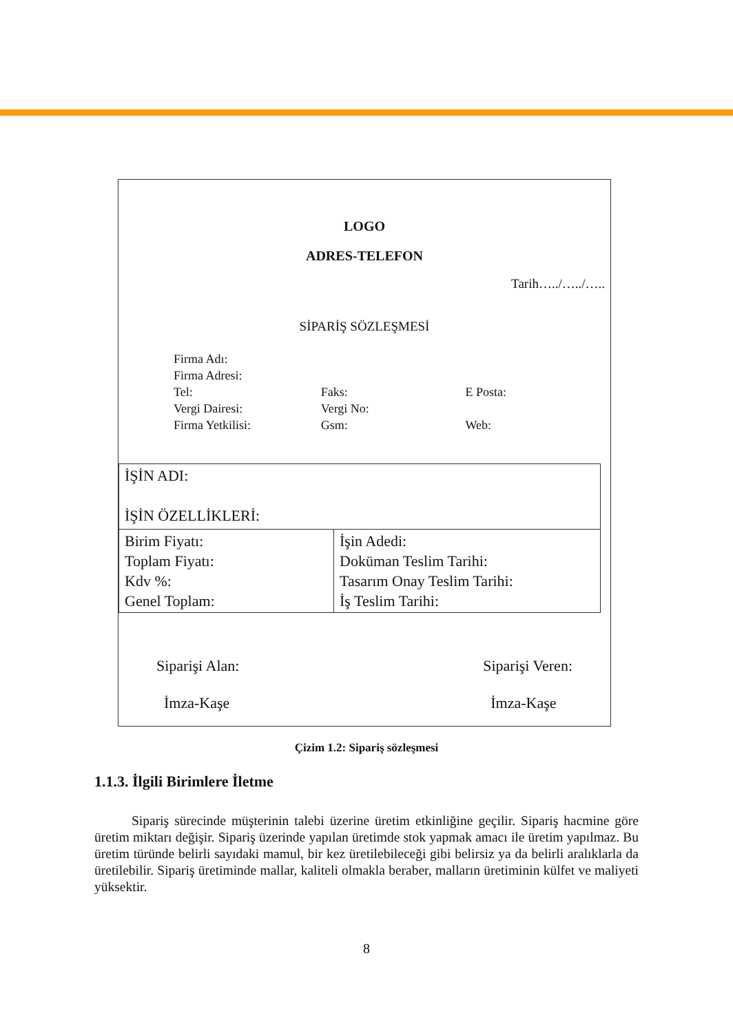LOGO
ADRES-TELEFON
Tarih…../…../…..
SİPARİŞ SÖZLEŞMESİ
| Firma Adı: | | |
| Firma Adresi: | | |
| Tel: | Faks: | E Posta: |
| Vergi Dairesi: | Vergi No: | |
| Firma Yetkilisi: | Gsm: | Web: |
| İŞİN ADI: İŞİN ÖZELLİKLERİ: | |
| Birim Fiyatı: Toplam Fiyatı: Kdv %: Genel Toplam: | İşin Adedi: Doküman Teslim Tarihi: Tasarım Onay Teslim Tarihi: İş Teslim Tarihi: |
Siparişi Alan:
İmza-Kaşe
Siparişi Veren:
İmza-Kaşe
Çizim 1.2: Sipariş sözleşmesi
1.1.3. İlgili Birimlere İletme
Sipariş sürecinde müşterinin talebi üzerine üretim etkinliğine geçilir. Sipariş hacmine göre üretim miktarı değişir. Sipariş üzerinde yapılan üretimde stok yapmak amacı ile üretim yapılmaz. Bu üretim türünde belirli sayıdaki mamul, bir kez üretilebileceği gibi belirsiz ya da belirli aralıklarla da üretilebilir. Sipariş üretiminde mallar, kaliteli olmakla beraber, malların üretiminin külfet ve maliyeti yüksektir.
8